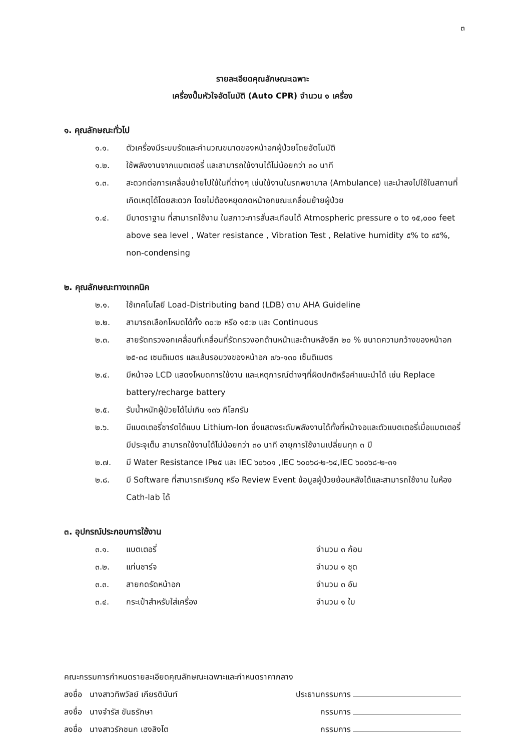๓
รายละเอียดคุณลักษณะเฉพาะ
เครื่องปั๊มหัวใจอัตโนมัติ (Auto CPR) จำนวน ๑ เครื่อง
๑. คุณลักษณะทั่วไป
๑.๑. ตัวเครื่องมีระบบรัดและคำนวณขนาดของหน้าอกผู้ป่วยโดยอัตโนมัติ
๑.๒. ใช้พลังงานจากแบตเตอรี่ และสามารถใช้งานได้ไม่น้อยกว่า ๓๐ นาที
๑.๓. สะดวกต่อการเคลื่อนย้ายไปใช้ในที่ต่างๆ เช่นใช้งานในรถพยาบาล (Ambulance) และนำลงไปใช้ในสถานที่เกิดเหตุได้โดยสะดวก โดยไม่ต้องหยุดกดหน้าอกขณะเคลื่อนย้ายผู้ป่วย
๑.๔. มีมาตราฐาน ที่สามารถใช้งาน ในสภาวะการสั่นสะเทือนได้ Atmospheric pressure ๐ to ๑๕,๐๐๐ feet above sea level , Water resistance , Vibration Test , Relative humidity ๕% to ๙๕%, non-condensing
๒. คุณลักษณะทางเทคนิค
๒.๑. ใช้เทคโนโลยี Load-Distributing band (LDB) ตาม AHA Guideline
๒.๒. สามารถเลือกโหมดได้ทั้ง ๓๐:๒ หรือ ๑๕:๒ และ Continuous
๒.๓. สายรัดทรวงอกเคลื่อนที่เคลื่อนที่รัดทรวงอกด้านหน้าและด้านหลังลึก ๒๐ % ขนาดความกว้างของหน้าอก ๒๕-๓๘ เซนติเมตร และเส้นรอบวงของหน้าอก ๗๖-๑๓๐ เซ็นติเมตร
๒.๔. มีหน้าจอ LCD แสดงโหมดการใช้งาน และเหตุการณ์ต่างๆที่ผิดปกติหรือคำแนะนำได้ เช่น Replace battery/recharge battery
๒.๕. รับน้ำหนักผู้ป่วยได้ไม่เกิน ๑๓๖ กิโลกรัม
๒.๖. มีแบตเตอรี่ชาร์ตได้แบบ Lithium-Ion ซึ่งแสดงระดับพลังงานได้ทั้งที่หน้าจอและตัวแบตเตอรี่เมื่อแบตเตอรี่มีประจุเต็ม สามารถใช้งานได้ไม่น้อยกว่า ๓๐ นาที อายุการใช้งานเปลี่ยนทุก ๓ ปี
๒.๗. มี Water Resistance IP๒๕ และ IEC ๖๐๖๐๑ ,IEC ๖๐๐๖๘-๒-๖๔,IEC ๖๐๐๖๘-๒-๓๑
๒.๘. มี Software ที่สามารถเรียกดู หรือ Review Event ข้อมูลผู้ป่วยย้อนหลังได้และสามารถใช้งาน ในห้อง Cath-lab ได้
๓. อุปกรณ์ประกอบการใช้งาน
๓.๑. แบตเตอรี่ จำนวน ๓ ก้อน
๓.๒. แท่นชาร์จ จำนวน ๑ ชุด
๓.๓. สายกดรัดหน้าอก จำนวน ๓ อัน
๓.๔. กระเป๋าสำหรับใส่เครื่อง จำนวน ๑ ใบ
คณะกรรมการกำหนดรายละเอียดคุณลักษณะเฉพาะและกำหนดราคากลาง
ลงชื่อ นางสาวทิพวัลย์ เกียรตินันท์ ประธานกรรมการ
ลงชื่อ นางจำรัส ขันธรักษา กรรมการ
ลงชื่อ นางสาวรักชนก เฮงสิงโต กรรมการ